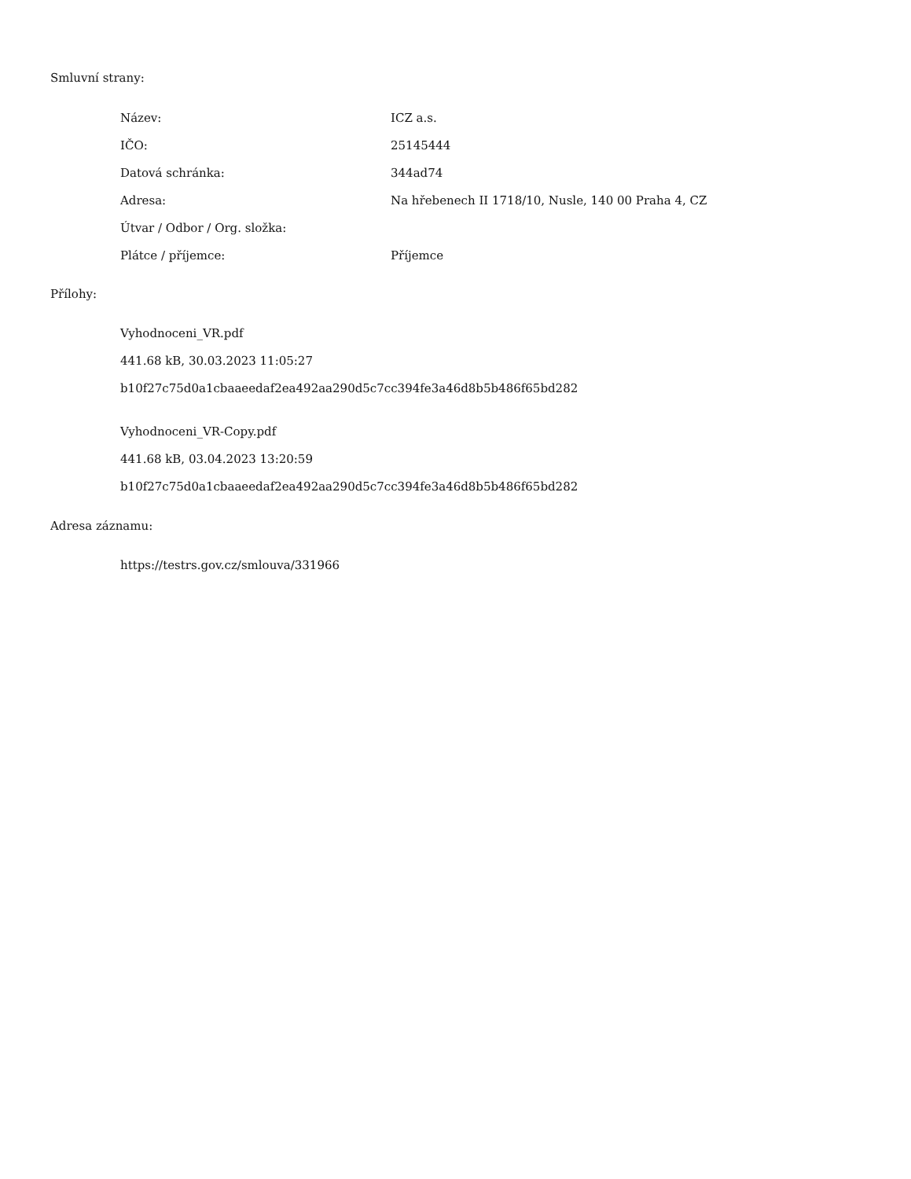Smluvní strany:
| Název: | ICZ a.s. |
| IČO: | 25145444 |
| Datová schránka: | 344ad74 |
| Adresa: | Na hřebenech II 1718/10, Nusle, 140 00 Praha 4, CZ |
| Útvar / Odbor / Org. složka: | |
| Plátce / příjemce: | Příjemce |
Přílohy:
Vyhodnoceni_VR.pdf
441.68 kB, 30.03.2023 11:05:27
b10f27c75d0a1cbaaeedaf2ea492aa290d5c7cc394fe3a46d8b5b486f65bd282
Vyhodnoceni_VR-Copy.pdf
441.68 kB, 03.04.2023 13:20:59
b10f27c75d0a1cbaaeedaf2ea492aa290d5c7cc394fe3a46d8b5b486f65bd282
Adresa záznamu:
https://testrs.gov.cz/smlouva/331966